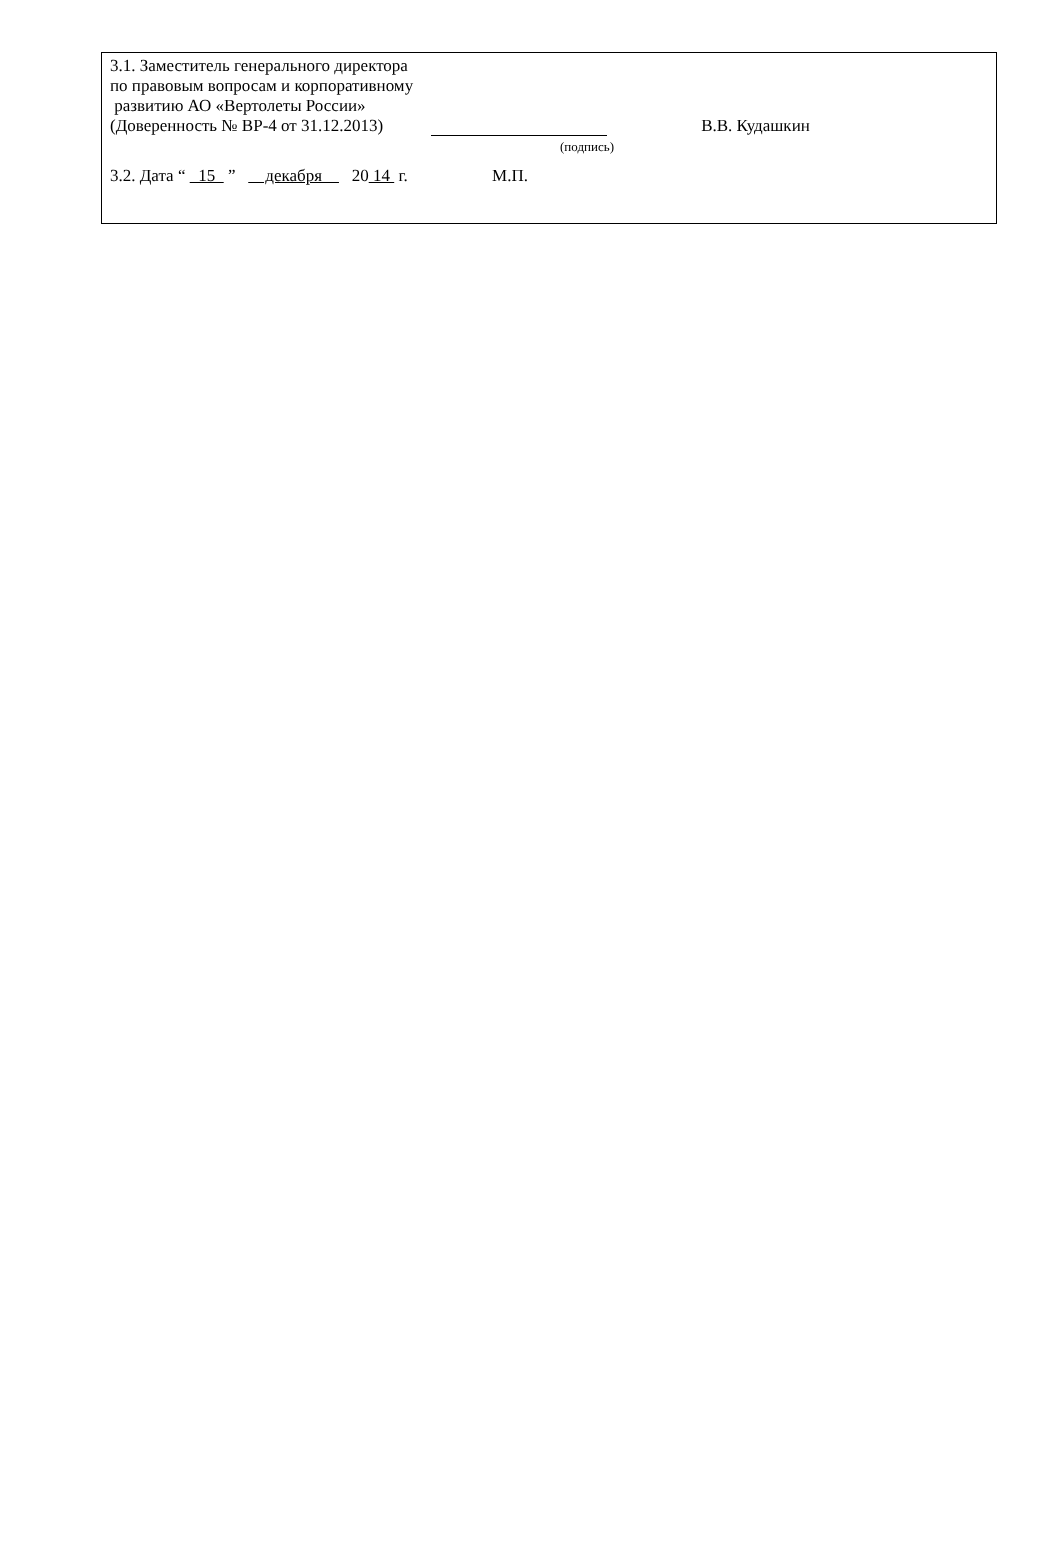3.1. Заместитель генерального директора
по правовым вопросам и корпоративному
развитию АО «Вертолеты России»
(Доверенность № ВР-4 от 31.12.2013) В.В. Кудашкин
(подпись)
3.2. Дата “ 15 ” декабря 20 14 г. М.П.